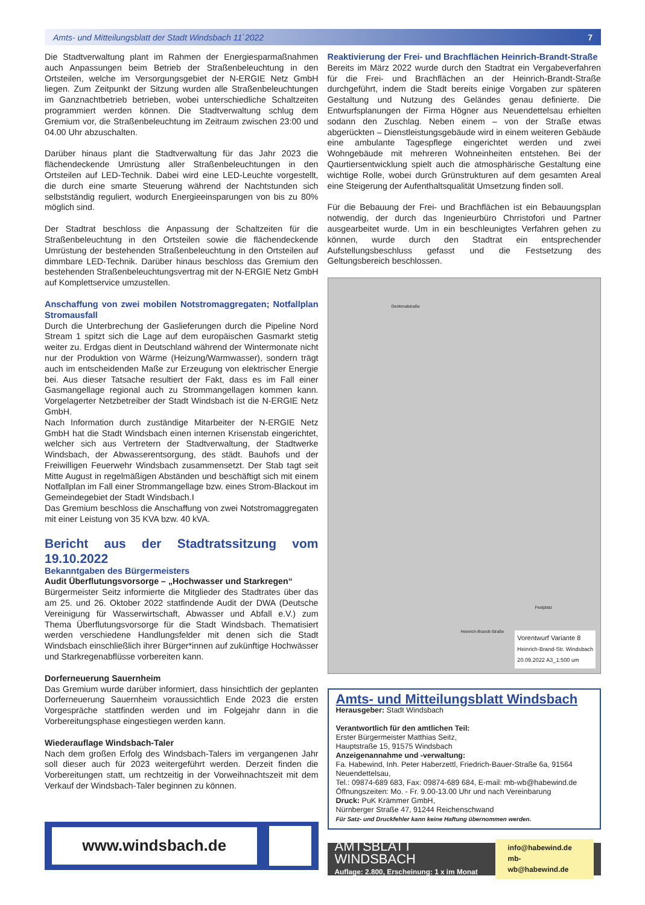Amts- und Mitteilungsblatt der Stadt Windsbach 11`2022 7
Die Stadtverwaltung plant im Rahmen der Energiesparmaßnahmen auch Anpassungen beim Betrieb der Straßenbeleuchtung in den Ortsteilen, welche im Versorgungsgebiet der N-ERGIE Netz GmbH liegen. Zum Zeitpunkt der Sitzung wurden alle Straßenbeleuchtungen im Ganznachtbetrieb betrieben, wobei unterschiedliche Schaltzeiten programmiert werden können. Die Stadtverwaltung schlug dem Gremium vor, die Straßenbeleuchtung im Zeitraum zwischen 23:00 und 04.00 Uhr abzuschalten.
Darüber hinaus plant die Stadtverwaltung für das Jahr 2023 die flächendeckende Umrüstung aller Straßenbeleuchtungen in den Ortsteilen auf LED-Technik. Dabei wird eine LED-Leuchte vorgestellt, die durch eine smarte Steuerung während der Nachtstunden sich selbstständig reguliert, wodurch Energieeinsparungen von bis zu 80% möglich sind.
Der Stadtrat beschloss die Anpassung der Schaltzeiten für die Straßenbeleuchtung in den Ortsteilen sowie die flächendeckende Umrüstung der bestehenden Straßenbeleuchtung in den Ortsteilen auf dimmbare LED-Technik. Darüber hinaus beschloss das Gremium den bestehenden Straßenbeleuchtungsvertrag mit der N-ERGIE Netz GmbH auf Komplettservice umzustellen.
Anschaffung von zwei mobilen Notstromaggregaten; Notfallplan Stromausfall
Durch die Unterbrechung der Gaslieferungen durch die Pipeline Nord Stream 1 spitzt sich die Lage auf dem europäischen Gasmarkt stetig weiter zu. Erdgas dient in Deutschland während der Wintermonate nicht nur der Produktion von Wärme (Heizung/Warmwasser), sondern trägt auch im entscheidenden Maße zur Erzeugung von elektrischer Energie bei. Aus dieser Tatsache resultiert der Fakt, dass es im Fall einer Gasmangellage regional auch zu Strommangellagen kommen kann. Vorgelagerter Netzbetreiber der Stadt Windsbach ist die N-ERGIE Netz GmbH.
Nach Information durch zuständige Mitarbeiter der N-ERGIE Netz GmbH hat die Stadt Windsbach einen internen Krisenstab eingerichtet, welcher sich aus Vertretern der Stadtverwaltung, der Stadtwerke Windsbach, der Abwasserentsorgung, des städt. Bauhofs und der Freiwilligen Feuerwehr Windsbach zusammensetzt. Der Stab tagt seit Mitte August in regelmäßigen Abständen und beschäftigt sich mit einem Notfallplan im Fall einer Strommangellage bzw. eines Strom-Blackout im Gemeindegebiet der Stadt Windsbach.I
Das Gremium beschloss die Anschaffung von zwei Notstromaggregaten mit einer Leistung von 35 KVA bzw. 40 kVA.
Bericht aus der Stadtratssitzung vom 19.10.2022
Bekanntgaben des Bürgermeisters
Audit Überflutungsvorsorge – „Hochwasser und Starkregen“
Bürgermeister Seitz informierte die Mitglieder des Stadtrates über das am 25. und 26. Oktober 2022 statfindende Audit der DWA (Deutsche Vereinigung für Wasserwirtschaft, Abwasser und Abfall e.V.) zum Thema Überflutungsvorsorge für die Stadt Windsbach. Thematisiert werden verschiedene Handlungsfelder mit denen sich die Stadt Windsbach einschließlich ihrer Bürger*innen auf zukünftige Hochwässer und Starkregenabflüsse vorbereiten kann.
Dorferneuerung Sauernheim
Das Gremium wurde darüber informiert, dass hinsichtlich der geplanten Dorferneuerung Sauernheim voraussichtlich Ende 2023 die ersten Vorgespräche stattfinden werden und im Folgejahr dann in die Vorbereitungsphase eingestiegen werden kann.
Wiederauflage Windsbach-Taler
Nach dem großen Erfolg des Windsbach-Talers im vergangenen Jahr soll dieser auch für 2023 weitergeführt werden. Derzeit finden die Vorbereitungen statt, um rechtzeitig in der Vorweihnachtszeit mit dem Verkauf der Windsbach-Taler beginnen zu können.
www.windsbach.de
Reaktivierung der Frei- und Brachflächen Heinrich-Brandt-Straße
Bereits im März 2022 wurde durch den Stadtrat ein Vergabeverfahren für die Frei- und Brachflächen an der Heinrich-Brandt-Straße durchgeführt, indem die Stadt bereits einige Vorgaben zur späteren Gestaltung und Nutzung des Geländes genau definierte. Die Entwurfsplanungen der Firma Högner aus Neuendettelsau erhielten sodann den Zuschlag. Neben einem – von der Straße etwas abgerückten – Dienstleistungsgebäude wird in einem weiteren Gebäude eine ambulante Tagespflege eingerichtet werden und zwei Wohngebäude mit mehreren Wohneinheiten entstehen. Bei der Qaurtiersentwicklung spielt auch die atmosphärische Gestaltung eine wichtige Rolle, wobei durch Grünstrukturen auf dem gesamten Areal eine Steigerung der Aufenthaltsqualität Umsetzung finden soll.
Für die Bebauung der Frei- und Brachflächen ist ein Bebauungsplan notwendig, der durch das Ingenieurbüro Chrristofori und Partner ausgearbeitet wurde. Um in ein beschleunigtes Verfahren gehen zu können, wurde durch den Stadtrat ein entsprechender Aufstellungsbeschluss gefasst und die Festsetzung des Geltungsbereich beschlossen.
Denkmalstraße
Festplatz
Heinrich-Brandt-Straße
Vorentwurf Variante 8
Heinrich-Brand-Str. Windsbach
20.09.2022 A3_1:500 um
Amts- und Mitteilungsblatt Windsbach
Herausgeber: Stadt Windsbach
Verantwortlich für den amtlichen Teil:
Erster Bürgermeister Matthias Seitz,
Hauptstraße 15, 91575 Windsbach
Anzeigenannahme und -verwaltung:
Fa. Habewind, Inh. Peter Haberzettl, Friedrich-Bauer-Straße 6a, 91564 Neuendettelsau,
Tel.: 09874-689 683, Fax: 09874-689 684, E-mail: mb-wb@habewind.de
Öffnungszeiten: Mo. - Fr. 9.00-13.00 Uhr und nach Vereinbarung
Druck: PuK Krämmer GmbH,
Nürnberger Straße 47, 91244 Reichenschwand
Für Satz- und Druckfehler kann keine Haftung übernommen werden.
AMTSBLATT WINDSBACH
Auflage: 2.800, Erscheinung: 1 x im Monat
info@habewind.de
mb-wb@habewind.de